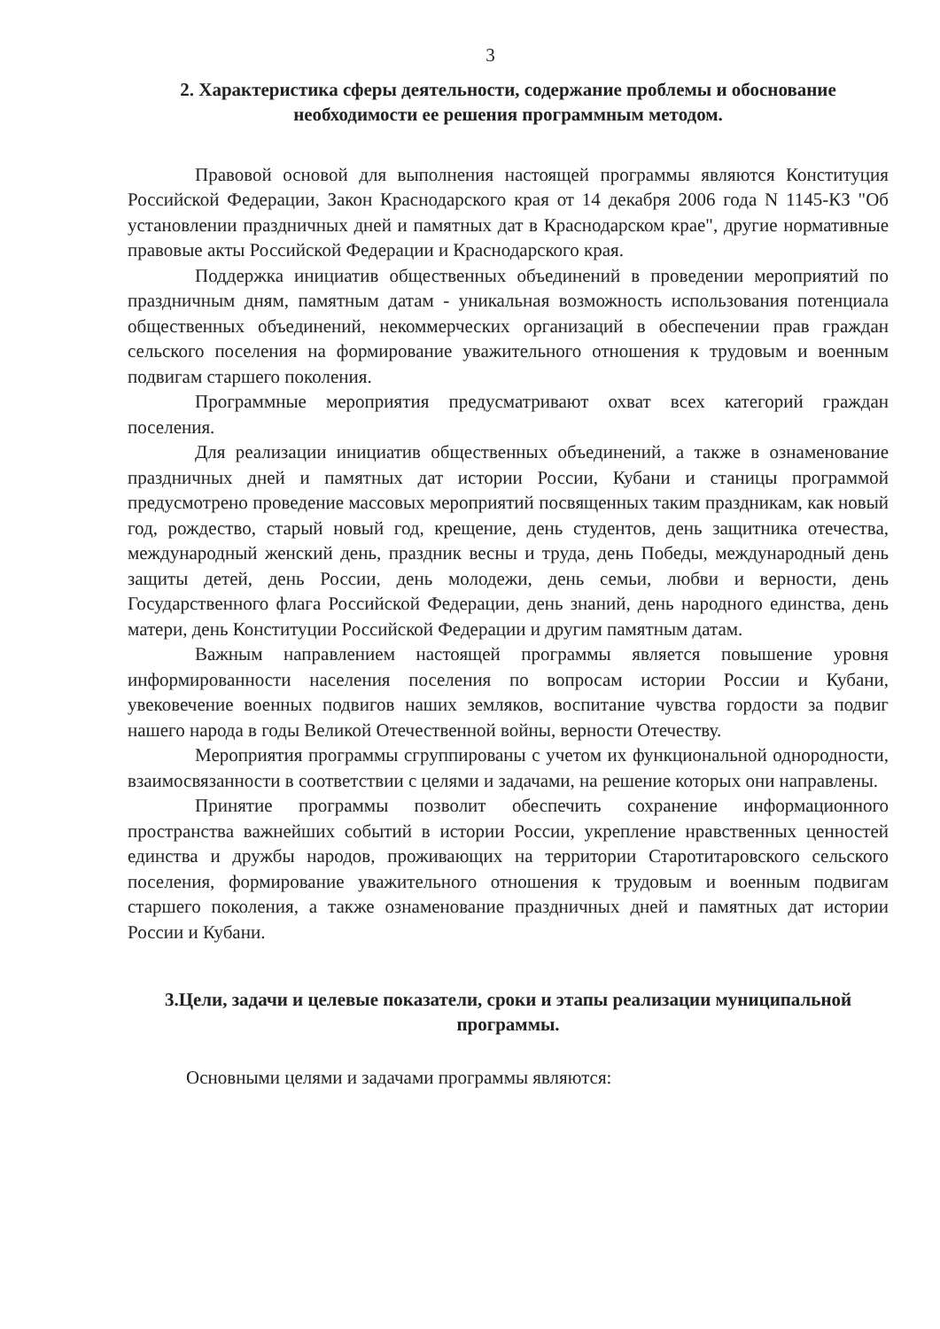3
2. Характеристика сферы деятельности, содержание проблемы и обоснование необходимости ее решения программным методом.
Правовой основой для выполнения настоящей программы являются Конституция Российской Федерации, Закон Краснодарского края от 14 декабря 2006 года N 1145-КЗ "Об установлении праздничных дней и памятных дат в Краснодарском крае", другие нормативные правовые акты Российской Федерации и Краснодарского края.
Поддержка инициатив общественных объединений в проведении мероприятий по праздничным дням, памятным датам - уникальная возможность использования потенциала общественных объединений, некоммерческих организаций в обеспечении прав граждан сельского поселения на формирование уважительного отношения к трудовым и военным подвигам старшего поколения.
Программные мероприятия предусматривают охват всех категорий граждан поселения.
Для реализации инициатив общественных объединений, а также в ознаменование праздничных дней и памятных дат истории России, Кубани и станицы программой предусмотрено проведение массовых мероприятий посвященных таким праздникам, как новый год, рождество, старый новый год, крещение, день студентов, день защитника отечества, международный женский день, праздник весны и труда, день Победы, международный день защиты детей, день России, день молодежи, день семьи, любви и верности, день Государственного флага Российской Федерации, день знаний, день народного единства, день матери, день Конституции Российской Федерации и другим памятным датам.
Важным направлением настоящей программы является повышение уровня информированности населения поселения по вопросам истории России и Кубани, увековечение военных подвигов наших земляков, воспитание чувства гордости за подвиг нашего народа в годы Великой Отечественной войны, верности Отечеству.
Мероприятия программы сгруппированы с учетом их функциональной однородности, взаимосвязанности в соответствии с целями и задачами, на решение которых они направлены.
Принятие программы позволит обеспечить сохранение информационного пространства важнейших событий в истории России, укрепление нравственных ценностей единства и дружбы народов, проживающих на территории Старотитаровского сельского поселения, формирование уважительного отношения к трудовым и военным подвигам старшего поколения, а также ознаменование праздничных дней и памятных дат истории России и Кубани.
3.Цели, задачи и целевые показатели, сроки и этапы реализации муниципальной программы.
Основными целями и задачами программы являются: